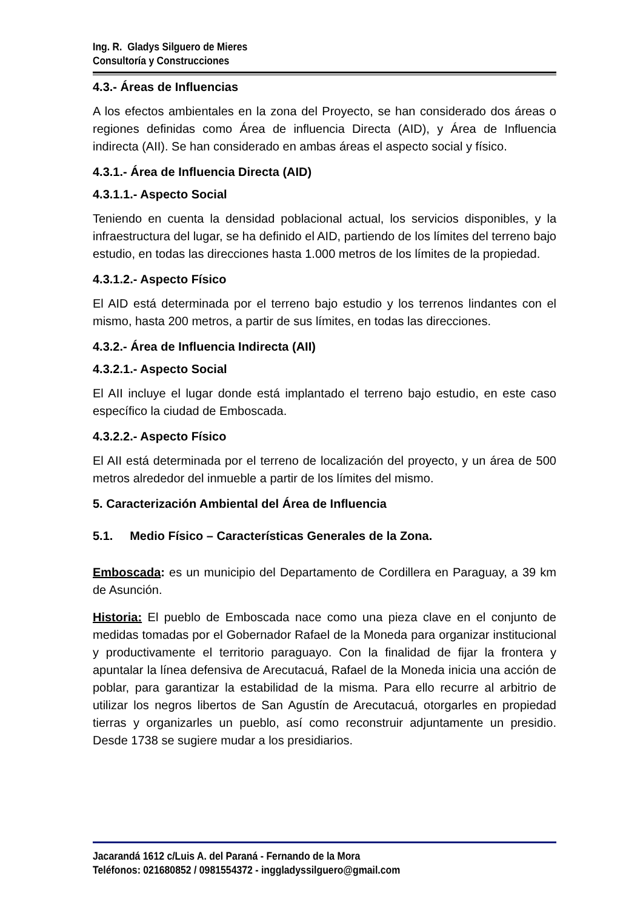Ing. R. Gladys Silguero de Mieres
Consultoría y Construcciones
4.3.- Áreas de Influencias
A los efectos ambientales en la zona del Proyecto, se han considerado dos áreas o regiones definidas como Área de influencia Directa (AID), y Área de Influencia indirecta (AII). Se han considerado en ambas áreas el aspecto social y físico.
4.3.1.- Área de Influencia Directa (AID)
4.3.1.1.- Aspecto Social
Teniendo en cuenta la densidad poblacional actual, los servicios disponibles, y la infraestructura del lugar, se ha definido el AID, partiendo de los límites del terreno bajo estudio, en todas las direcciones hasta 1.000 metros de los límites de la propiedad.
4.3.1.2.- Aspecto Físico
El AID está determinada por el terreno bajo estudio y los terrenos lindantes con el mismo, hasta 200 metros, a partir de sus límites, en todas las direcciones.
4.3.2.- Área de Influencia Indirecta (AII)
4.3.2.1.- Aspecto Social
El AII incluye el lugar donde está implantado el terreno bajo estudio, en este caso específico la ciudad de Emboscada.
4.3.2.2.- Aspecto Físico
El AII está determinada por el terreno de localización del proyecto, y un área de 500 metros alrededor del inmueble a partir de los límites del mismo.
5. Caracterización Ambiental del Área de Influencia
5.1. Medio Físico – Características Generales de la Zona.
Emboscada: es un municipio del Departamento de Cordillera en Paraguay, a 39 km de Asunción.
Historia: El pueblo de Emboscada nace como una pieza clave en el conjunto de medidas tomadas por el Gobernador Rafael de la Moneda para organizar institucional y productivamente el territorio paraguayo. Con la finalidad de fijar la frontera y apuntalar la línea defensiva de Arecutacuá, Rafael de la Moneda inicia una acción de poblar, para garantizar la estabilidad de la misma. Para ello recurre al arbitrio de utilizar los negros libertos de San Agustín de Arecutacuá, otorgarles en propiedad tierras y organizarles un pueblo, así como reconstruir adjuntamente un presidio. Desde 1738 se sugiere mudar a los presidiarios.
Jacarandá 1612 c/Luis A. del Paraná - Fernando de la Mora
Teléfonos: 021680852 / 0981554372 - inggladyssilguero@gmail.com